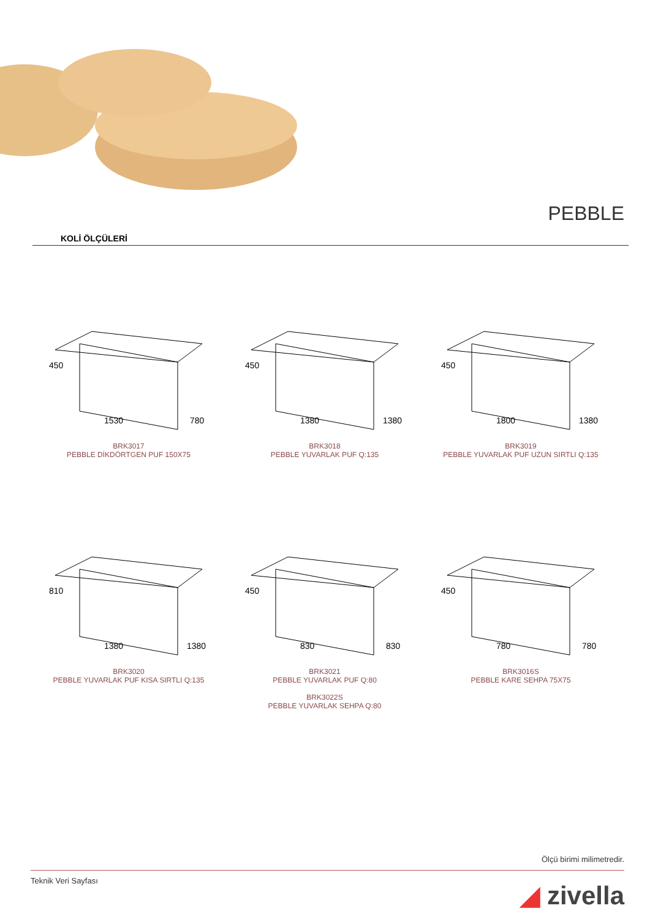PEBBLE
KOLİ ÖLÇÜLERİ
1530
450
780
BRK3017
PEBBLE DİKDÖRTGEN PUF 150X75
1380
450
1380
BRK3018
PEBBLE YUVARLAK PUF Q:135
1800
450
1380
BRK3019
PEBBLE YUVARLAK PUF UZUN SIRTLI Q:135
1380
810
1380
BRK3020
PEBBLE YUVARLAK PUF KISA SIRTLI Q:135
830
450
830
BRK3021
PEBBLE YUVARLAK PUF Q:80
BRK3022S
PEBBLE YUVARLAK SEHPA Q:80
780
450
780
BRK3016S
PEBBLE KARE SEHPA 75X75
Ölçü birimi milimetredir.
Teknik Veri Sayfası ◢ zivella